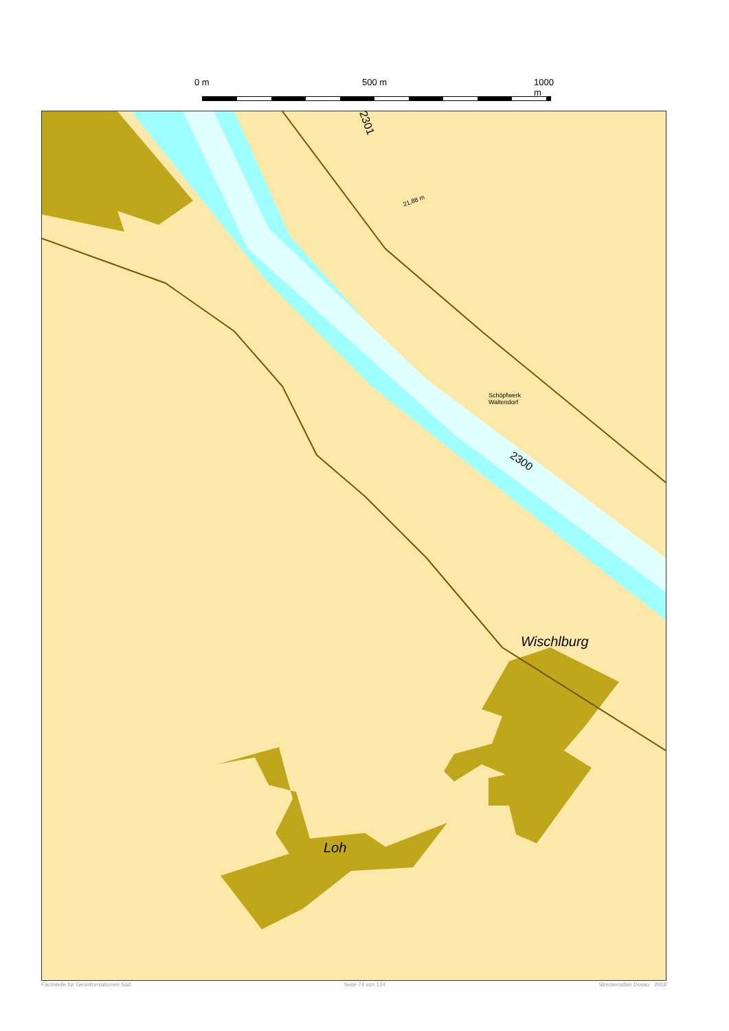0 m 500 m 1000 m
2301
2300
21,88 m
Schöpfwerk
Waltendorf
Wischlburg
Loh
Fachstelle für Geoinformationen Süd Seite 74 von 124 Streckenatlas Donau 2018